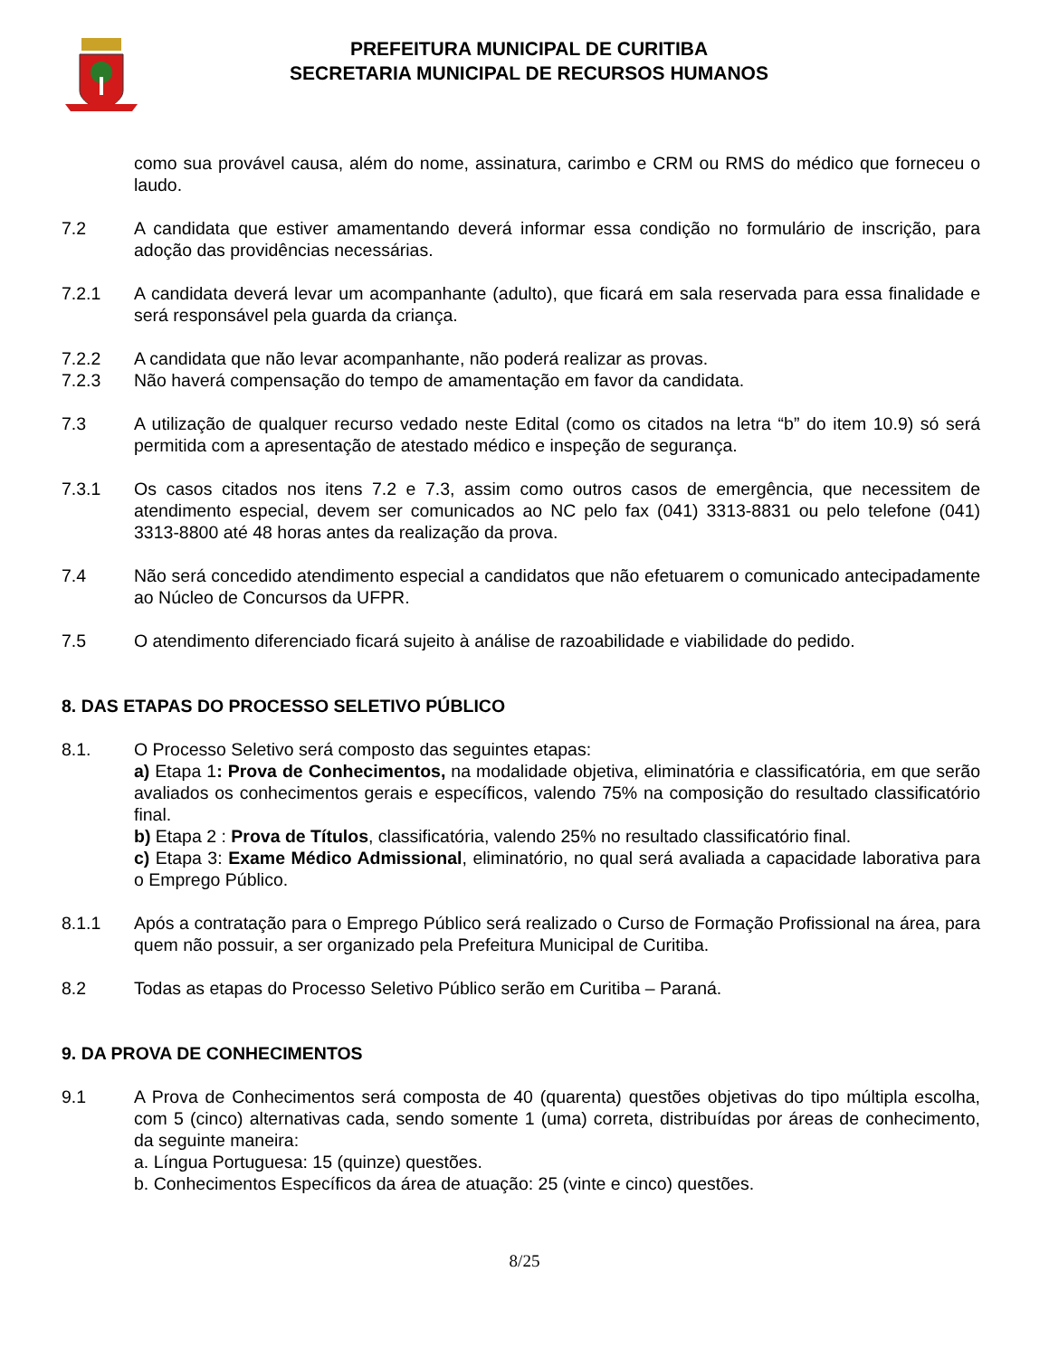PREFEITURA MUNICIPAL DE CURITIBA
SECRETARIA MUNICIPAL DE RECURSOS HUMANOS
como sua provável causa, além do nome, assinatura, carimbo e CRM ou RMS do médico que forneceu o laudo.
7.2 A candidata que estiver amamentando deverá informar essa condição no formulário de inscrição, para adoção das providências necessárias.
7.2.1 A candidata deverá levar um acompanhante (adulto), que ficará em sala reservada para essa finalidade e será responsável pela guarda da criança.
7.2.2 A candidata que não levar acompanhante, não poderá realizar as provas.
7.2.3 Não haverá compensação do tempo de amamentação em favor da candidata.
7.3 A utilização de qualquer recurso vedado neste Edital (como os citados na letra “b” do item 10.9) só será permitida com a apresentação de atestado médico e inspeção de segurança.
7.3.1 Os casos citados nos itens 7.2 e 7.3, assim como outros casos de emergência, que necessitem de atendimento especial, devem ser comunicados ao NC pelo fax (041) 3313-8831 ou pelo telefone (041) 3313-8800 até 48 horas antes da realização da prova.
7.4 Não será concedido atendimento especial a candidatos que não efetuarem o comunicado antecipadamente ao Núcleo de Concursos da UFPR.
7.5 O atendimento diferenciado ficará sujeito à análise de razoabilidade e viabilidade do pedido.
8. DAS ETAPAS DO PROCESSO SELETIVO PÚBLICO
8.1. O Processo Seletivo será composto das seguintes etapas:
a) Etapa 1: Prova de Conhecimentos, na modalidade objetiva, eliminatória e classificatória, em que serão avaliados os conhecimentos gerais e específicos, valendo 75% na composição do resultado classificatório final.
b) Etapa 2 : Prova de Títulos, classificatória, valendo 25% no resultado classificatório final.
c) Etapa 3: Exame Médico Admissional, eliminatório, no qual será avaliada a capacidade laborativa para o Emprego Público.
8.1.1 Após a contratação para o Emprego Público será realizado o Curso de Formação Profissional na área, para quem não possuir, a ser organizado pela Prefeitura Municipal de Curitiba.
8.2 Todas as etapas do Processo Seletivo Público serão em Curitiba – Paraná.
9. DA PROVA DE CONHECIMENTOS
9.1 A Prova de Conhecimentos será composta de 40 (quarenta) questões objetivas do tipo múltipla escolha, com 5 (cinco) alternativas cada, sendo somente 1 (uma) correta, distribuídas por áreas de conhecimento, da seguinte maneira:
a. Língua Portuguesa: 15 (quinze) questões.
b. Conhecimentos Específicos da área de atuação: 25 (vinte e cinco) questões.
8/25